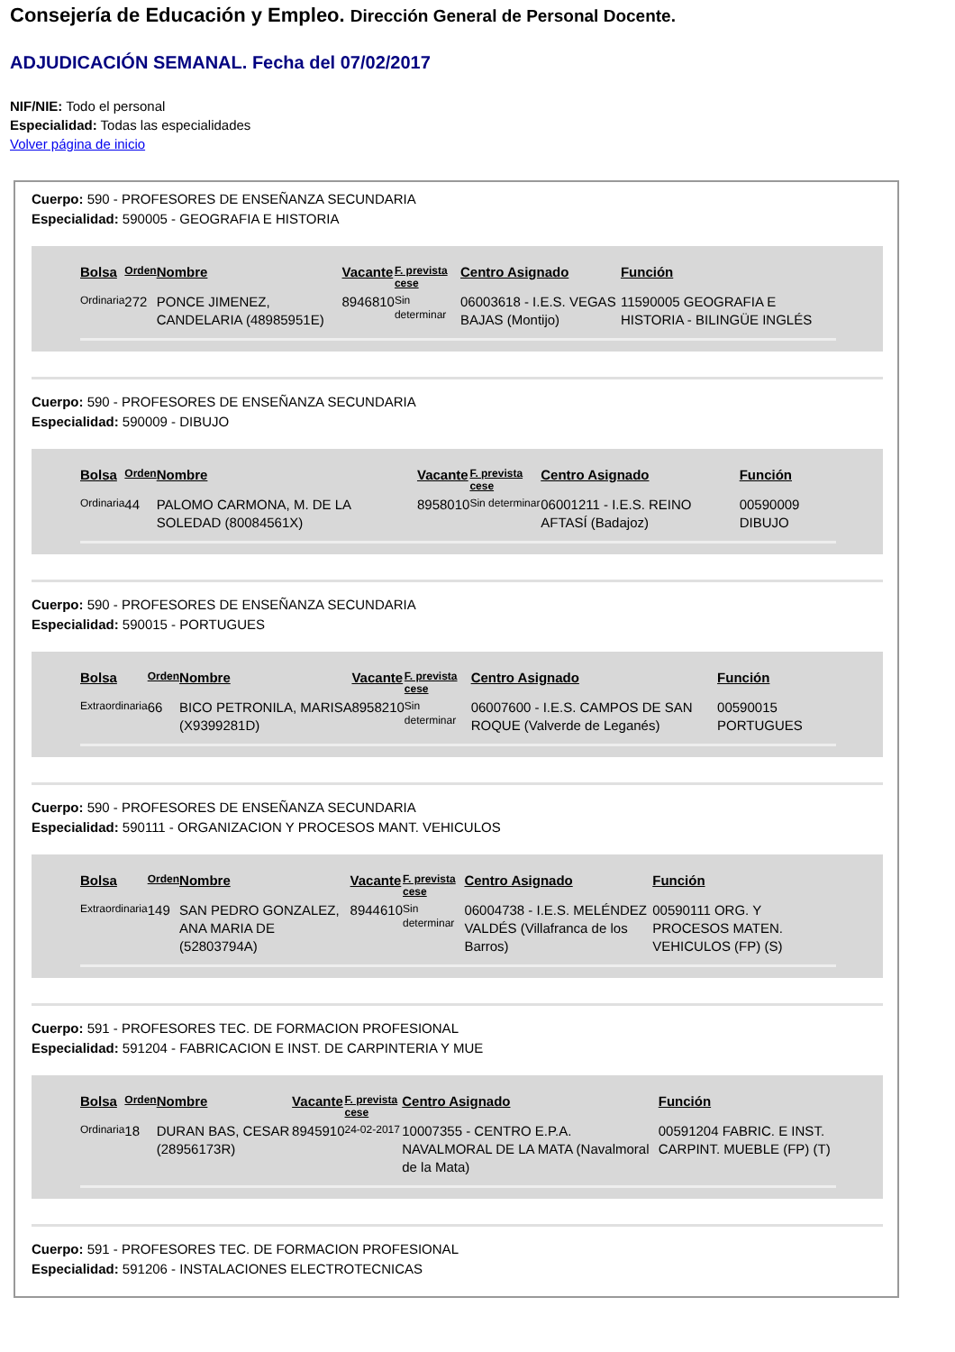Consejería de Educación y Empleo. Dirección General de Personal Docente.
ADJUDICACIÓN SEMANAL. Fecha del 07/02/2017
NIF/NIE: Todo el personal
Especialidad: Todas las especialidades
Volver página de inicio
Cuerpo: 590 - PROFESORES DE ENSEÑANZA SECUNDARIA
Especialidad: 590005 - GEOGRAFIA E HISTORIA
| Bolsa | Orden | Nombre | Vacante | F. prevista cese | Centro Asignado | Función |
| --- | --- | --- | --- | --- | --- | --- |
| Ordinaria | 272 | PONCE JIMENEZ, CANDELARIA (48985951E) | 8946810 | Sin determinar | 06003618 - I.E.S. VEGAS BAJAS (Montijo) | 11590005 GEOGRAFIA E HISTORIA - BILINGÜE INGLÉS |
Cuerpo: 590 - PROFESORES DE ENSEÑANZA SECUNDARIA
Especialidad: 590009 - DIBUJO
| Bolsa | Orden | Nombre | Vacante | F. prevista cese | Centro Asignado | Función |
| --- | --- | --- | --- | --- | --- | --- |
| Ordinaria | 44 | PALOMO CARMONA, M. DE LA SOLEDAD (80084561X) | 8958010 | Sin determinar | 06001211 - I.E.S. REINO AFTASÍ (Badajoz) | 00590009 DIBUJO |
Cuerpo: 590 - PROFESORES DE ENSEÑANZA SECUNDARIA
Especialidad: 590015 - PORTUGUES
| Bolsa | Orden | Nombre | Vacante | F. prevista cese | Centro Asignado | Función |
| --- | --- | --- | --- | --- | --- | --- |
| Extraordinaria | 66 | BICO PETRONILA, MARISA (X9399281D) | 8958210 | Sin determinar | 06007600 - I.E.S. CAMPOS DE SAN ROQUE (Valverde de Leganés) | 00590015 PORTUGUES |
Cuerpo: 590 - PROFESORES DE ENSEÑANZA SECUNDARIA
Especialidad: 590111 - ORGANIZACION Y PROCESOS MANT. VEHICULOS
| Bolsa | Orden | Nombre | Vacante | F. prevista cese | Centro Asignado | Función |
| --- | --- | --- | --- | --- | --- | --- |
| Extraordinaria | 149 | SAN PEDRO GONZALEZ, ANA MARIA DE (52803794A) | 8944610 | Sin determinar | 06004738 - I.E.S. MELÉNDEZ VALDÉS (Villafranca de los Barros) | 00590111 ORG. Y PROCESOS MATEN. VEHICULOS (FP) (S) |
Cuerpo: 591 - PROFESORES TEC. DE FORMACION PROFESIONAL
Especialidad: 591204 - FABRICACION E INST. DE CARPINTERIA Y MUE
| Bolsa | Orden | Nombre | Vacante | F. prevista cese | Centro Asignado | Función |
| --- | --- | --- | --- | --- | --- | --- |
| Ordinaria | 18 | DURAN BAS, CESAR (28956173R) | 8945910 | 24-02-2017 | 10007355 - CENTRO E.P.A. NAVALMORAL DE LA MATA (Navalmoral de la Mata) | 00591204 FABRIC. E INST. CARPINT. MUEBLE (FP) (T) |
Cuerpo: 591 - PROFESORES TEC. DE FORMACION PROFESIONAL
Especialidad: 591206 - INSTALACIONES ELECTROTECNICAS